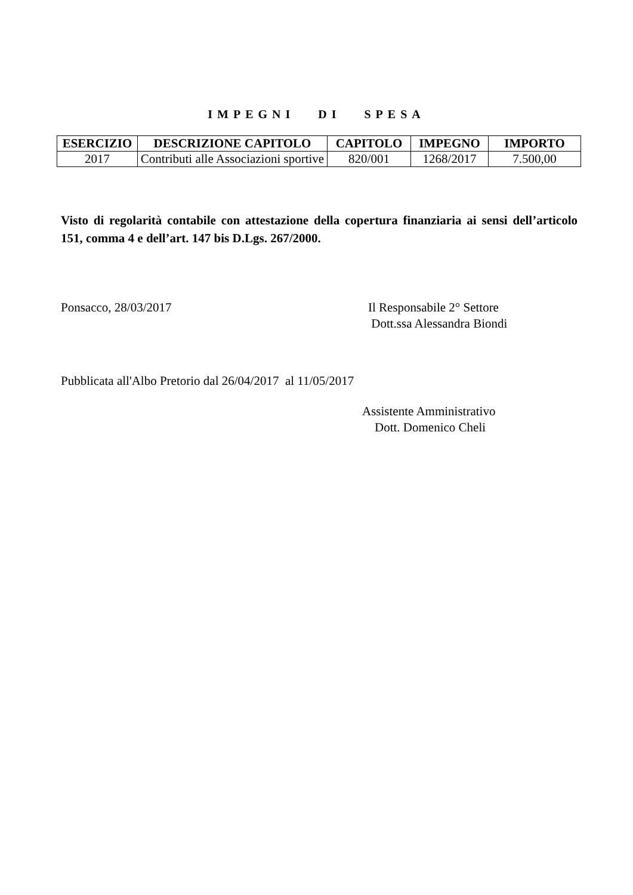IMPEGNI DI SPESA
| ESERCIZIO | DESCRIZIONE CAPITOLO | CAPITOLO | IMPEGNO | IMPORTO |
| --- | --- | --- | --- | --- |
| 2017 | Contributi alle Associazioni sportive | 820/001 | 1268/2017 | 7.500,00 |
Visto di regolarità contabile con attestazione della copertura finanziaria ai sensi dell’articolo 151, comma 4 e dell’art. 147 bis D.Lgs. 267/2000.
Ponsacco, 28/03/2017
Il Responsabile 2° Settore
Dott.ssa Alessandra Biondi
Pubblicata all'Albo Pretorio dal 26/04/2017 al 11/05/2017
Assistente Amministrativo
Dott. Domenico Cheli